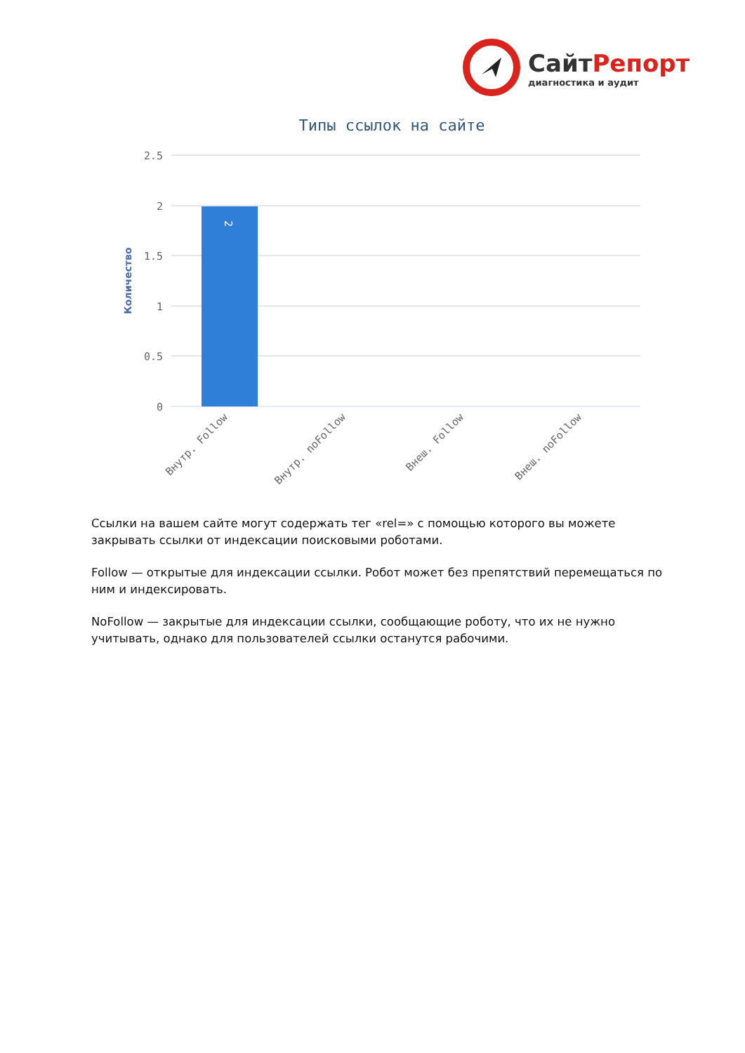СайтРепорт
диагностика и аудит
Типы ссылок на сайте
2.5
2
1.5
1
0.5
0
Количество
2
Внутр. Follow
Внутр. noFollow
Внеш. Follow
Внеш. noFollow
Ссылки на вашем сайте могут содержать тег «rel=» с помощью которого вы можете закрывать ссылки от индексации поисковыми роботами.
Follow — открытые для индексации ссылки. Робот может без препятствий перемещаться по ним и индексировать.
NoFollow — закрытые для индексации ссылки, сообщающие роботу, что их не нужно учитывать, однако для пользователей ссылки останутся рабочими.